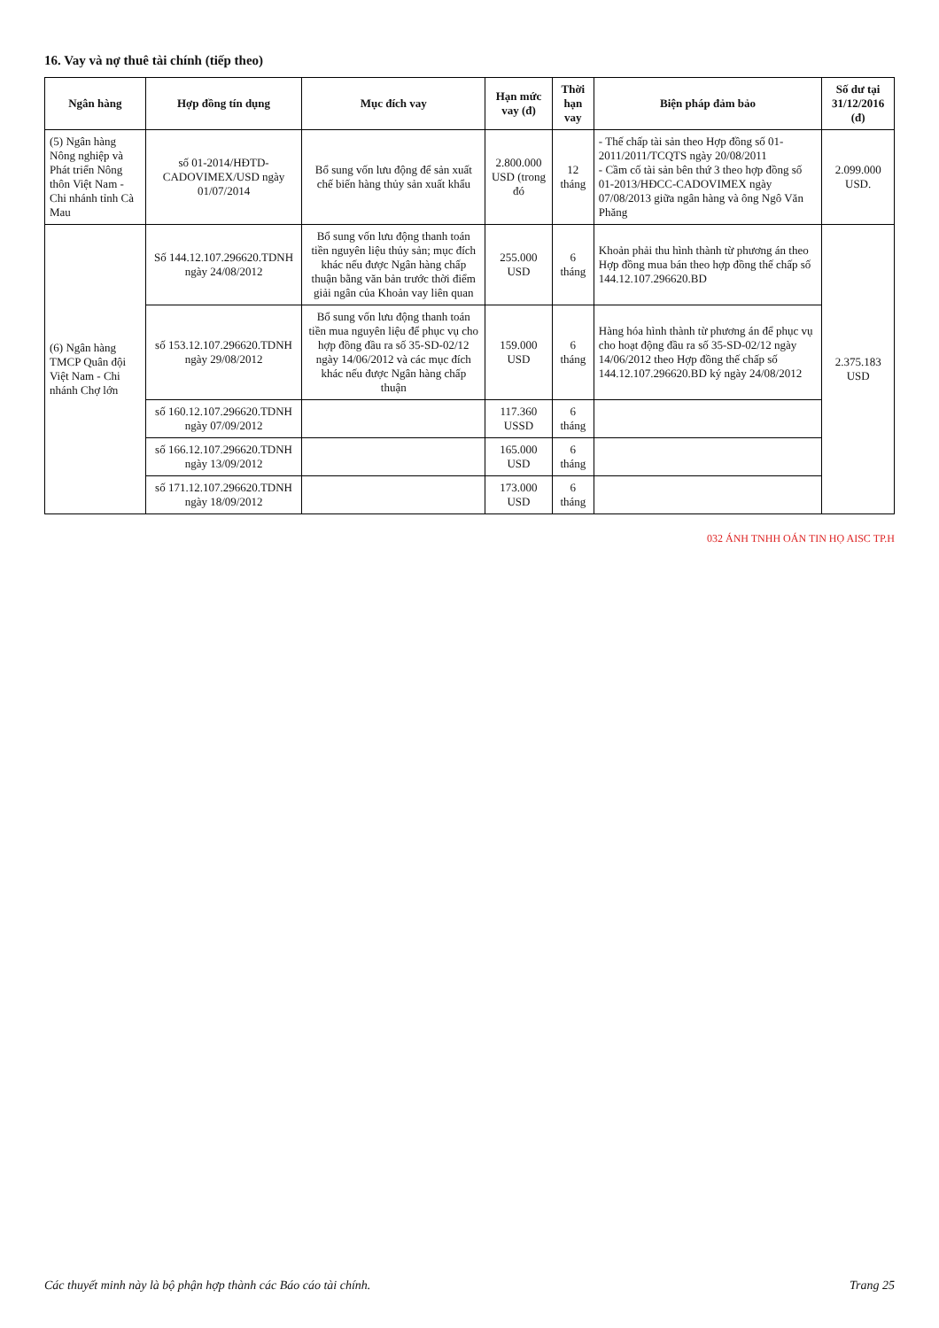16. Vay và nợ thuê tài chính (tiếp theo)
| Ngân hàng | Hợp đồng tín dụng | Mục đích vay | Hạn mức vay (đ) | Thời hạn vay | Biện pháp đảm bảo | Số dư tại 31/12/2016 (đ) |
| --- | --- | --- | --- | --- | --- | --- |
| (5) Ngân hàng Nông nghiệp và Phát triển Nông thôn Việt Nam - Chi nhánh tỉnh Cà Mau | số 01-2014/HĐTD-CADOVIMEX/USD ngày 01/07/2014 | Bổ sung vốn lưu động để sản xuất chế biến hàng thủy sản xuất khẩu | 2.800.000 USD (trong đó | 12 tháng | - Thế chấp tài sản theo Hợp đồng số 01-2011/2011/TCQTS ngày 20/08/2011 - Cầm cố tài sản bên thứ 3 theo hợp đồng số 01-2013/HĐCC-CADOVIMEX ngày 07/08/2013 giữa ngân hàng và ông Ngô Văn Phăng | 2.099.000 USD. |
| (6) Ngân hàng TMCP Quân đội Việt Nam - Chi nhánh Chợ lớn | Số 144.12.107.296620.TDNH ngày 24/08/2012 | Bổ sung vốn lưu động thanh toán tiền nguyên liệu thủy sản; mục đích khác nếu được Ngân hàng chấp thuận bằng văn bản trước thời điểm giải ngân của Khoản vay liên quan | 255.000 USD | 6 tháng | Khoản phải thu hình thành từ phương án theo Hợp đồng mua bán theo hợp đồng thế chấp số 144.12.107.296620.BD | 2.375.183 USD |
| | số 153.12.107.296620.TDNH ngày 29/08/2012 | Bổ sung vốn lưu động thanh toán tiền mua nguyên liệu để phục vụ cho hợp đồng đầu ra số 35-SD-02/12 ngày 14/06/2012 và các mục đích khác nếu được Ngân hàng chấp thuận | 159.000 USD | 6 tháng | Hàng hóa hình thành từ phương án để phục vụ cho hoạt động đầu ra số 35-SD-02/12 ngày 14/06/2012 theo Hợp đồng thế chấp số 144.12.107.296620.BD ký ngày 24/08/2012 | |
| | số 160.12.107.296620.TDNH ngày 07/09/2012 | | 117.360 USSD | 6 tháng | | |
| | số 166.12.107.296620.TDNH ngày 13/09/2012 | | 165.000 USD | 6 tháng | | |
| | số 171.12.107.296620.TDNH ngày 18/09/2012 | | 173.000 USD | 6 tháng | | |
032 ÁNH TNHH OÁN TIN HỌ AISC TP.H
Các thuyết minh này là bộ phận hợp thành các Báo cáo tài chính. Trang 25